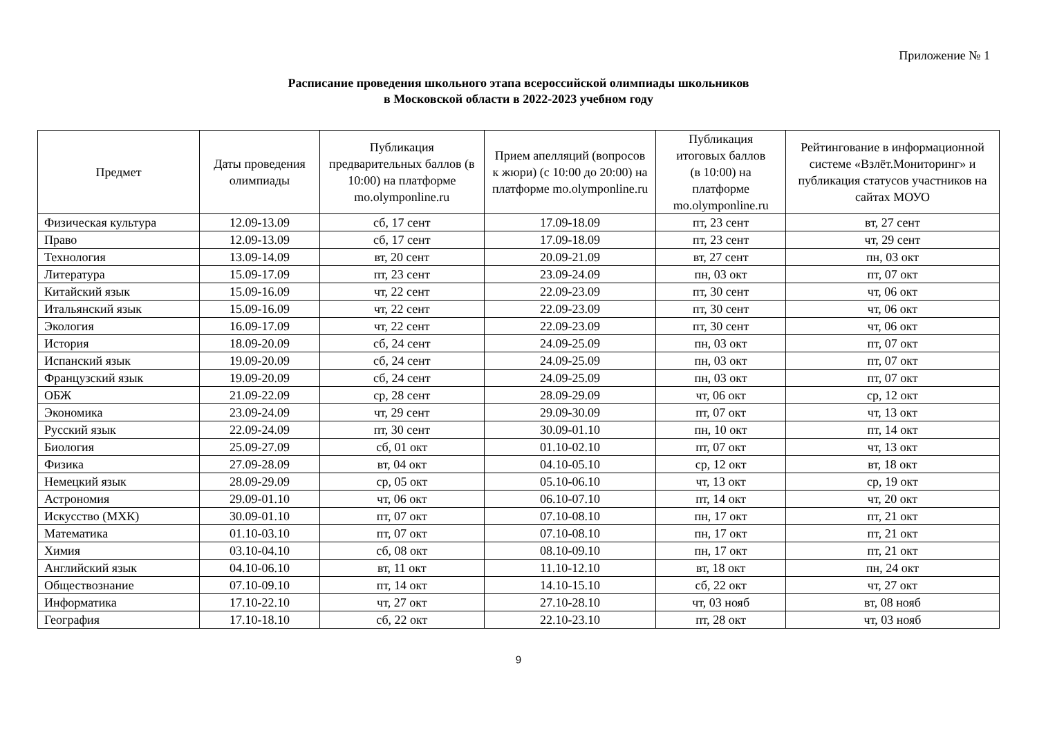Приложение № 1
Расписание проведения школьного этапа всероссийской олимпиады школьников
в Московской области в 2022-2023 учебном году
| Предмет | Даты проведения олимпиады | Публикация предварительных баллов (в 10:00) на платформе mo.olymponline.ru | Прием апелляций (вопросов к жюри) (с 10:00 до 20:00) на платформе mo.olymponline.ru | Публикация итоговых баллов (в 10:00) на платформе mo.olymponline.ru | Рейтингование в информационной системе «Взлёт.Мониторинг» и публикация статусов участников на сайтах МОУО |
| --- | --- | --- | --- | --- | --- |
| Физическая культура | 12.09-13.09 | сб, 17 сент | 17.09-18.09 | пт, 23 сент | вт, 27 сент |
| Право | 12.09-13.09 | сб, 17 сент | 17.09-18.09 | пт, 23 сент | чт, 29 сент |
| Технология | 13.09-14.09 | вт, 20 сент | 20.09-21.09 | вт, 27 сент | пн, 03 окт |
| Литература | 15.09-17.09 | пт, 23 сент | 23.09-24.09 | пн, 03 окт | пт, 07 окт |
| Китайский язык | 15.09-16.09 | чт, 22 сент | 22.09-23.09 | пт, 30 сент | чт, 06 окт |
| Итальянский язык | 15.09-16.09 | чт, 22 сент | 22.09-23.09 | пт, 30 сент | чт, 06 окт |
| Экология | 16.09-17.09 | чт, 22 сент | 22.09-23.09 | пт, 30 сент | чт, 06 окт |
| История | 18.09-20.09 | сб, 24 сент | 24.09-25.09 | пн, 03 окт | пт, 07 окт |
| Испанский язык | 19.09-20.09 | сб, 24 сент | 24.09-25.09 | пн, 03 окт | пт, 07 окт |
| Французский язык | 19.09-20.09 | сб, 24 сент | 24.09-25.09 | пн, 03 окт | пт, 07 окт |
| ОБЖ | 21.09-22.09 | ср, 28 сент | 28.09-29.09 | чт, 06 окт | ср, 12 окт |
| Экономика | 23.09-24.09 | чт, 29 сент | 29.09-30.09 | пт, 07 окт | чт, 13 окт |
| Русский язык | 22.09-24.09 | пт, 30 сент | 30.09-01.10 | пн, 10 окт | пт, 14 окт |
| Биология | 25.09-27.09 | сб, 01 окт | 01.10-02.10 | пт, 07 окт | чт, 13 окт |
| Физика | 27.09-28.09 | вт, 04 окт | 04.10-05.10 | ср, 12 окт | вт, 18 окт |
| Немецкий язык | 28.09-29.09 | ср, 05 окт | 05.10-06.10 | чт, 13 окт | ср, 19 окт |
| Астрономия | 29.09-01.10 | чт, 06 окт | 06.10-07.10 | пт, 14 окт | чт, 20 окт |
| Искусство (МХК) | 30.09-01.10 | пт, 07 окт | 07.10-08.10 | пн, 17 окт | пт, 21 окт |
| Математика | 01.10-03.10 | пт, 07 окт | 07.10-08.10 | пн, 17 окт | пт, 21 окт |
| Химия | 03.10-04.10 | сб, 08 окт | 08.10-09.10 | пн, 17 окт | пт, 21 окт |
| Английский язык | 04.10-06.10 | вт, 11 окт | 11.10-12.10 | вт, 18 окт | пн, 24 окт |
| Обществознание | 07.10-09.10 | пт, 14 окт | 14.10-15.10 | сб, 22 окт | чт, 27 окт |
| Информатика | 17.10-22.10 | чт, 27 окт | 27.10-28.10 | чт, 03 нояб | вт, 08 нояб |
| География | 17.10-18.10 | сб, 22 окт | 22.10-23.10 | пт, 28 окт | чт, 03 нояб |
9